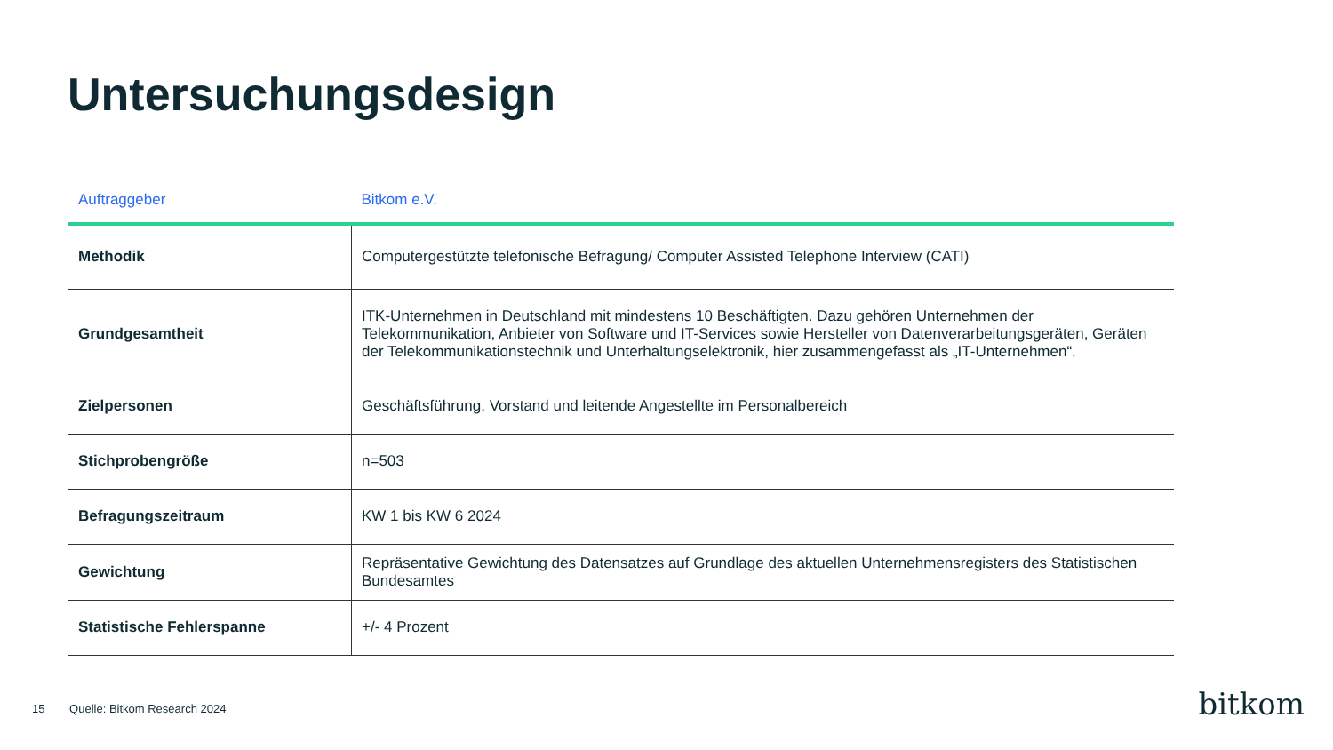Untersuchungsdesign
| Auftraggeber | Bitkom e.V. |
| --- | --- |
| Methodik | Computergestützte telefonische Befragung/ Computer Assisted Telephone Interview (CATI) |
| Grundgesamtheit | ITK-Unternehmen in Deutschland mit mindestens 10 Beschäftigten. Dazu gehören Unternehmen der Telekommunikation, Anbieter von Software und IT-Services sowie Hersteller von Datenverarbeitungsgeräten, Geräten der Telekommunikationstechnik und Unterhaltungselektronik, hier zusammengefasst als „IT-Unternehmen“. |
| Zielpersonen | Geschäftsführung, Vorstand und leitende Angestellte im Personalbereich |
| Stichprobengröße | n=503 |
| Befragungszeitraum | KW 1 bis KW 6 2024 |
| Gewichtung | Repräsentative Gewichtung des Datensatzes auf Grundlage des aktuellen Unternehmensregisters des Statistischen Bundesamtes |
| Statistische Fehlerspanne | +/- 4 Prozent |
15 Quelle: Bitkom Research 2024
bitkom